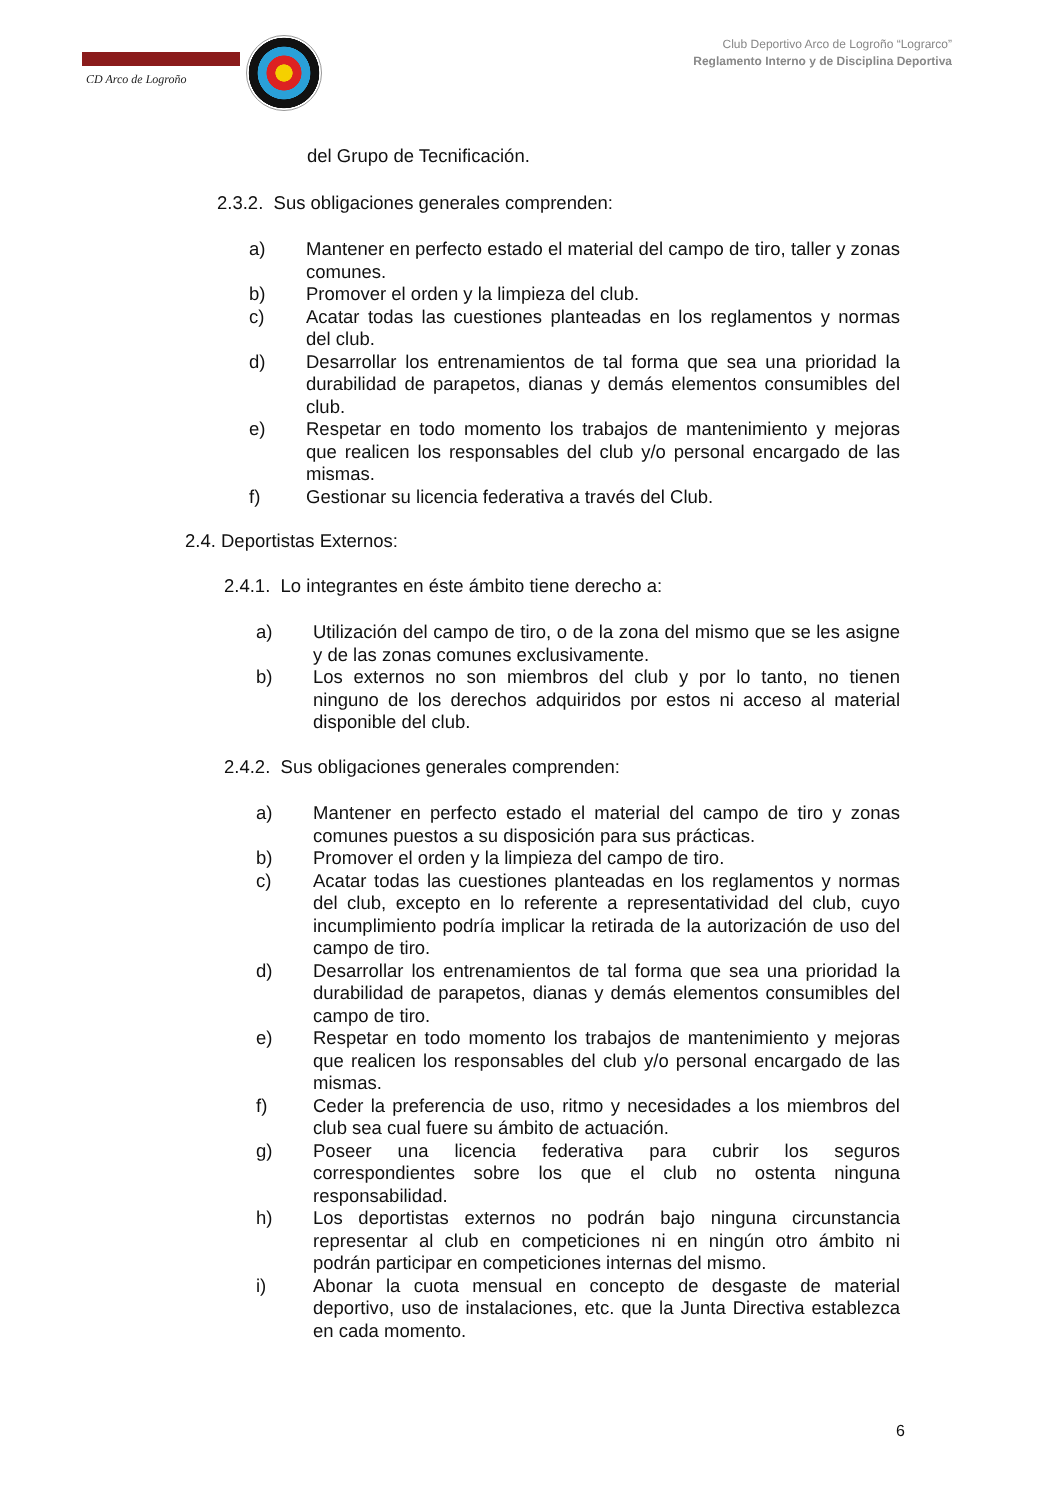CD Arco de Logroño
Club Deportivo Arco de Logroño “Lograrco”
Reglamento Interno y de Disciplina Deportiva
del Grupo de Tecnificación.
2.3.2. Sus obligaciones generales comprenden:
a) Mantener en perfecto estado el material del campo de tiro, taller y zonas comunes.
b) Promover el orden y la limpieza del club.
c) Acatar todas las cuestiones planteadas en los reglamentos y normas del club.
d) Desarrollar los entrenamientos de tal forma que sea una prioridad la durabilidad de parapetos, dianas y demás elementos consumibles del club.
e) Respetar en todo momento los trabajos de mantenimiento y mejoras que realicen los responsables del club y/o personal encargado de las mismas.
f) Gestionar su licencia federativa a través del Club.
2.4. Deportistas Externos:
2.4.1. Lo integrantes en éste ámbito tiene derecho a:
a) Utilización del campo de tiro, o de la zona del mismo que se les asigne y de las zonas comunes exclusivamente.
b) Los externos no son miembros del club y por lo tanto, no tienen ninguno de los derechos adquiridos por estos ni acceso al material disponible del club.
2.4.2. Sus obligaciones generales comprenden:
a) Mantener en perfecto estado el material del campo de tiro y zonas comunes puestos a su disposición para sus prácticas.
b) Promover el orden y la limpieza del campo de tiro.
c) Acatar todas las cuestiones planteadas en los reglamentos y normas del club, excepto en lo referente a representatividad del club, cuyo incumplimiento podría implicar la retirada de la autorización de uso del campo de tiro.
d) Desarrollar los entrenamientos de tal forma que sea una prioridad la durabilidad de parapetos, dianas y demás elementos consumibles del campo de tiro.
e) Respetar en todo momento los trabajos de mantenimiento y mejoras que realicen los responsables del club y/o personal encargado de las mismas.
f) Ceder la preferencia de uso, ritmo y necesidades a los miembros del club sea cual fuere su ámbito de actuación.
g) Poseer una licencia federativa para cubrir los seguros correspondientes sobre los que el club no ostenta ninguna responsabilidad.
h) Los deportistas externos no podrán bajo ninguna circunstancia representar al club en competiciones ni en ningún otro ámbito ni podrán participar en competiciones internas del mismo.
i) Abonar la cuota mensual en concepto de desgaste de material deportivo, uso de instalaciones, etc. que la Junta Directiva establezca en cada momento.
6